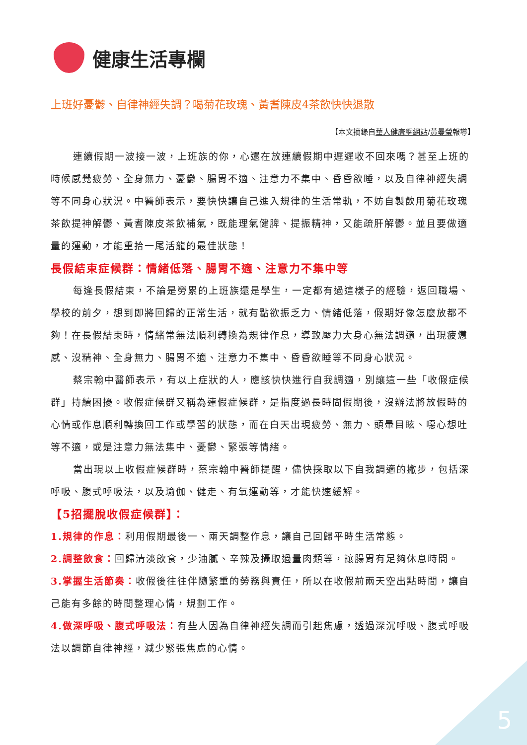健康生活專欄
上班好憂鬱、自律神經失調？喝菊花玫瑰、黃耆陳皮4茶飲快快退散
【本文摘錄自華人健康網網站/黃曼瑩報導】
連續假期一波接一波，上班族的你，心還在放連續假期中遲遲收不回來嗎？甚至上班的時候感覺疲勞、全身無力、憂鬱、腸胃不適、注意力不集中、昏昏欲睡，以及自律神經失調等不同身心狀況。中醫師表示，要快快讓自己進入規律的生活常軌，不妨自製飲用菊花玫瑰茶飲提神解鬱、黃耆陳皮茶飲補氣，既能理氣健脾、提振精神，又能疏肝解鬱。並且要做適量的運動，才能重拾一尾活龍的最佳狀態！
長假結束症候群：情緒低落、腸胃不適、注意力不集中等
每逢長假結束，不論是勞累的上班族還是學生，一定都有過這樣子的經驗，返回職場、學校的前夕，想到即將回歸的正常生活，就有點欲振乏力、情緒低落，假期好像怎麼放都不夠！在長假結束時，情緒常無法順利轉換為規律作息，導致壓力大身心無法調適，出現疲憊感、沒精神、全身無力、腸胃不適、注意力不集中、昏昏欲睡等不同身心狀況。
蔡宗翰中醫師表示，有以上症狀的人，應該快快進行自我調適，別讓這一些「收假症候群」持續困擾。收假症候群又稱為連假症候群，是指度過長時間假期後，沒辦法將放假時的心情或作息順利轉換回工作或學習的狀態，而在白天出現疲勞、無力、頭暈目眩、噁心想吐等不適，或是注意力無法集中、憂鬱、緊張等情緒。
當出現以上收假症候群時，蔡宗翰中醫師提醒，儘快採取以下自我調適的撇步，包括深呼吸、腹式呼吸法，以及瑜伽、健走、有氧運動等，才能快速緩解。
【5招擺脫收假症候群】：
1.規律的作息：利用假期最後一、兩天調整作息，讓自己回歸平時生活常態。
2.調整飲食：回歸清淡飲食，少油膩、辛辣及攝取過量肉類等，讓腸胃有足夠休息時間。
3.掌握生活節奏：收假後往往伴隨繁重的勞務與責任，所以在收假前兩天空出點時間，讓自己能有多餘的時間整理心情，規劃工作。
4.做深呼吸、腹式呼吸法：有些人因為自律神經失調而引起焦慮，透過深沉呼吸、腹式呼吸法以調節自律神經，減少緊張焦慮的心情。
5